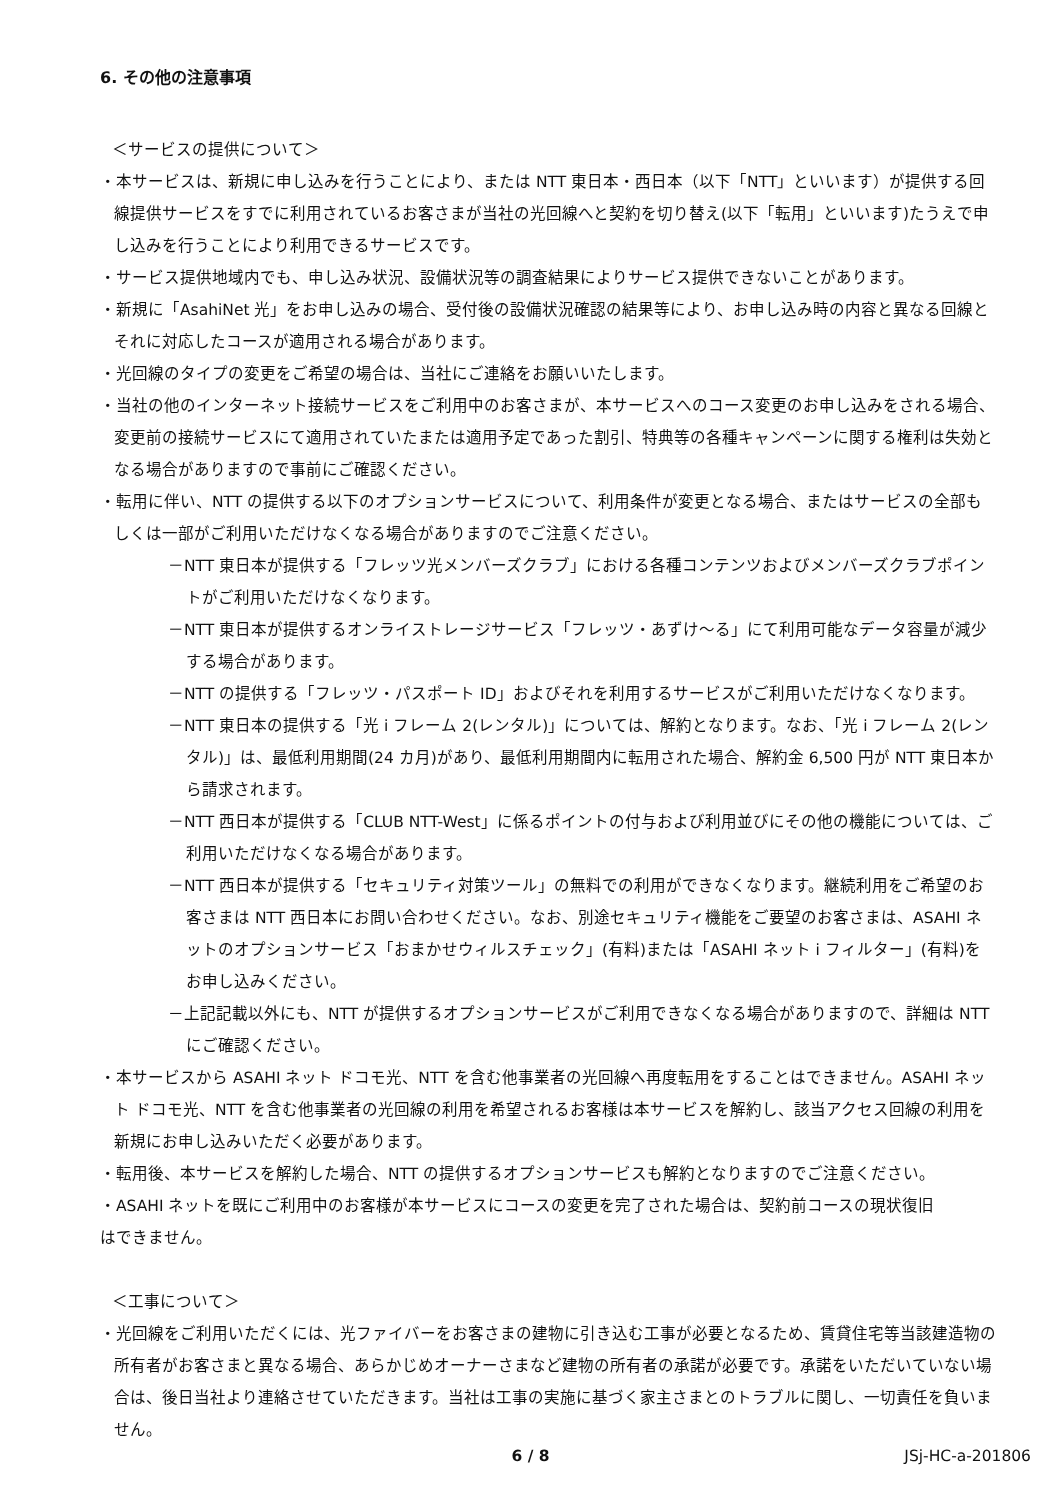6. その他の注意事項
＜サービスの提供について＞
・本サービスは、新規に申し込みを行うことにより、または NTT 東日本・西日本（以下「NTT」といいます）が提供する回線提供サービスをすでに利用されているお客さまが当社の光回線へと契約を切り替え(以下「転用」といいます)たうえで申し込みを行うことにより利用できるサービスです。
・サービス提供地域内でも、申し込み状況、設備状況等の調査結果によりサービス提供できないことがあります。
・新規に「AsahiNet 光」をお申し込みの場合、受付後の設備状況確認の結果等により、お申し込み時の内容と異なる回線とそれに対応したコースが適用される場合があります。
・光回線のタイプの変更をご希望の場合は、当社にご連絡をお願いいたします。
・当社の他のインターネット接続サービスをご利用中のお客さまが、本サービスへのコース変更のお申し込みをされる場合、変更前の接続サービスにて適用されていたまたは適用予定であった割引、特典等の各種キャンペーンに関する権利は失効となる場合がありますので事前にご確認ください。
・転用に伴い、NTT の提供する以下のオプションサービスについて、利用条件が変更となる場合、またはサービスの全部もしくは一部がご利用いただけなくなる場合がありますのでご注意ください。
－NTT 東日本が提供する「フレッツ光メンバーズクラブ」における各種コンテンツおよびメンバーズクラブポイントがご利用いただけなくなります。
－NTT 東日本が提供するオンライストレージサービス「フレッツ・あずけ～る」にて利用可能なデータ容量が減少する場合があります。
－NTT の提供する「フレッツ・パスポート ID」およびそれを利用するサービスがご利用いただけなくなります。
－NTT 東日本の提供する「光 i フレーム 2(レンタル)」については、解約となります。なお、「光 i フレーム 2(レンタル)」は、最低利用期間(24 カ月)があり、最低利用期間内に転用された場合、解約金 6,500 円が NTT 東日本から請求されます。
－NTT 西日本が提供する「CLUB NTT-West」に係るポイントの付与および利用並びにその他の機能については、ご利用いただけなくなる場合があります。
－NTT 西日本が提供する「セキュリティ対策ツール」の無料での利用ができなくなります。継続利用をご希望のお客さまは NTT 西日本にお問い合わせください。なお、別途セキュリティ機能をご要望のお客さまは、ASAHI ネットのオプションサービス「おまかせウィルスチェック」(有料)または「ASAHI ネット i フィルター」(有料)をお申し込みください。
－上記記載以外にも、NTT が提供するオプションサービスがご利用できなくなる場合がありますので、詳細は NTT にご確認ください。
・本サービスから ASAHI ネット ドコモ光、NTT を含む他事業者の光回線へ再度転用をすることはできません。ASAHI ネット ドコモ光、NTT を含む他事業者の光回線の利用を希望されるお客様は本サービスを解約し、該当アクセス回線の利用を新規にお申し込みいただく必要があります。
・転用後、本サービスを解約した場合、NTT の提供するオプションサービスも解約となりますのでご注意ください。
・ASAHI ネットを既にご利用中のお客様が本サービスにコースの変更を完了された場合は、契約前コースの現状復旧
はできません。
＜工事について＞
・光回線をご利用いただくには、光ファイバーをお客さまの建物に引き込む工事が必要となるため、賃貸住宅等当該建造物の所有者がお客さまと異なる場合、あらかじめオーナーさまなど建物の所有者の承諾が必要です。承諾をいただいていない場合は、後日当社より連絡させていただきます。当社は工事の実施に基づく家主さまとのトラブルに関し、一切責任を負いません。
6 / 8
JSj-HC-a-201806